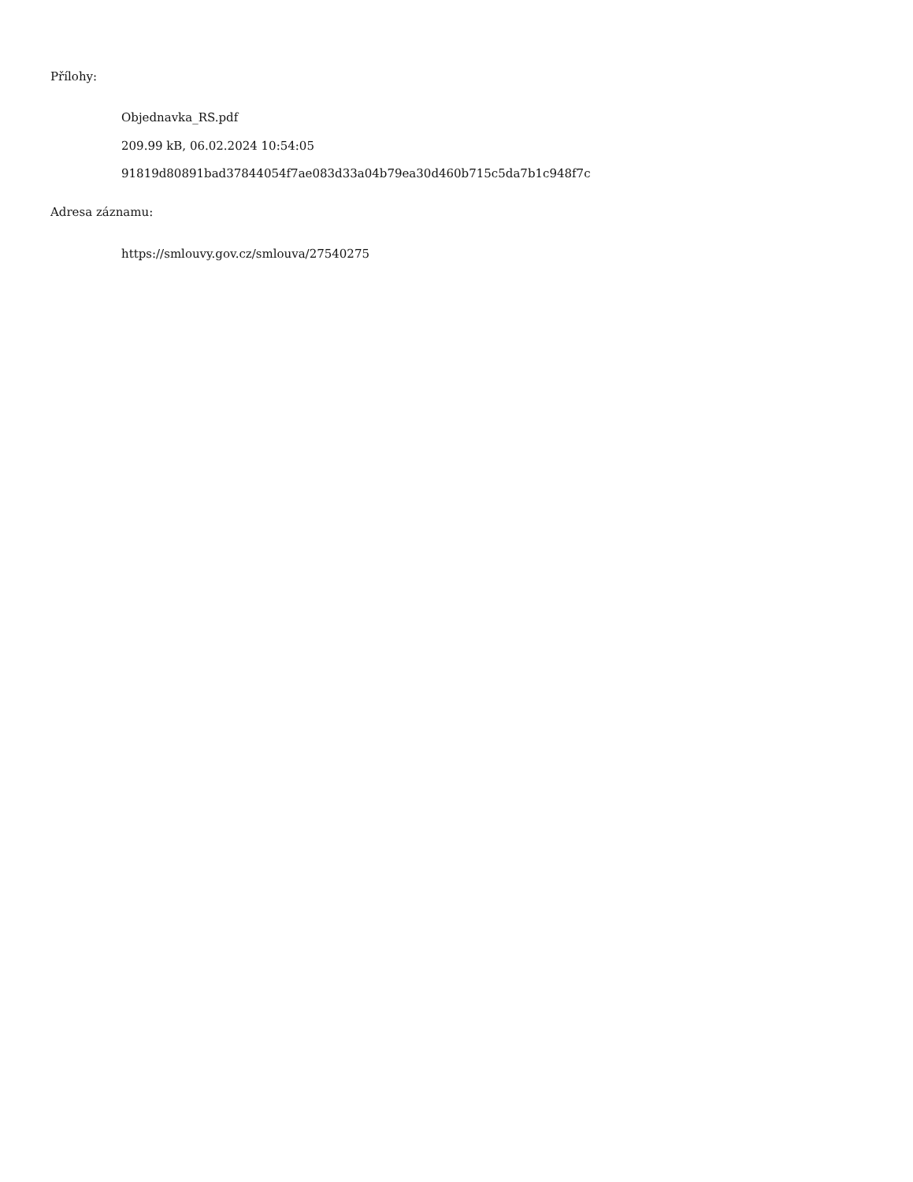Přílohy:
Objednavka_RS.pdf
209.99 kB, 06.02.2024 10:54:05
91819d80891bad37844054f7ae083d33a04b79ea30d460b715c5da7b1c948f7c
Adresa záznamu:
https://smlouvy.gov.cz/smlouva/27540275